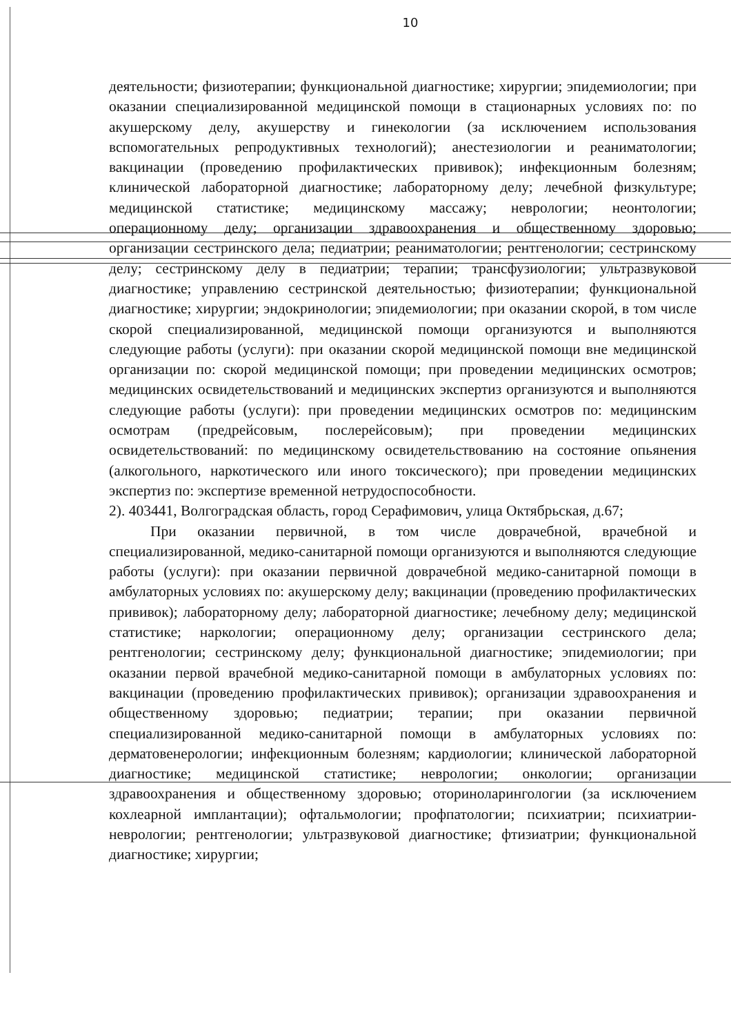10
деятельности; физиотерапии; функциональной диагностике; хирургии; эпидемиологии; при оказании специализированной медицинской помощи в стационарных условиях по: по акушерскому делу, акушерству и гинекологии (за исключением использования вспомогательных репродуктивных технологий); анестезиологии и реаниматологии; вакцинации (проведению профилактических прививок); инфекционным болезням; клинической лабораторной диагностике; лабораторному делу; лечебной физкультуре; медицинской статистике; медицинскому массажу; неврологии; неонтологии; операционному делу; организации здравоохранения и общественному здоровью; организации сестринского дела; педиатрии; реаниматологии; рентгенологии; сестринскому делу; сестринскому делу в педиатрии; терапии; трансфузиологии; ультразвуковой диагностике; управлению сестринской деятельностью; физиотерапии; функциональной диагностике; хирургии; эндокринологии; эпидемиологии; при оказании скорой, в том числе скорой специализированной, медицинской помощи организуются и выполняются следующие работы (услуги): при оказании скорой медицинской помощи вне медицинской организации по: скорой медицинской помощи; при проведении медицинских осмотров; медицинских освидетельствований и медицинских экспертиз организуются и выполняются следующие работы (услуги): при проведении медицинских осмотров по: медицинским осмотрам (предрейсовым, послерейсовым); при проведении медицинских освидетельствований: по медицинскому освидетельствованию на состояние опьянения (алкогольного, наркотического или иного токсического); при проведении медицинских экспертиз по: экспертизе временной нетрудоспособности.
2). 403441, Волгоградская область, город Серафимович, улица Октябрьская, д.67;
При оказании первичной, в том числе доврачебной, врачебной и специализированной, медико-санитарной помощи организуются и выполняются следующие работы (услуги): при оказании первичной доврачебной медико-санитарной помощи в амбулаторных условиях по: акушерскому делу; вакцинации (проведению профилактических прививок); лабораторному делу; лабораторной диагностике; лечебному делу; медицинской статистике; наркологии; операционному делу; организации сестринского дела; рентгенологии; сестринскому делу; функциональной диагностике; эпидемиологии; при оказании первой врачебной медико-санитарной помощи в амбулаторных условиях по: вакцинации (проведению профилактических прививок); организации здравоохранения и общественному здоровью; педиатрии; терапии; при оказании первичной специализированной медико-санитарной помощи в амбулаторных условиях по: дерматовенерологии; инфекционным болезням; кардиологии; клинической лабораторной диагностике; медицинской статистике; неврологии; онкологии; организации здравоохранения и общественному здоровью; оториноларингологии (за исключением кохлеарной имплантации); офтальмологии; профпатологии; психиатрии; психиатрии-неврологии; рентгенологии; ультразвуковой диагностике; фтизиатрии; функциональной диагностике; хирургии;